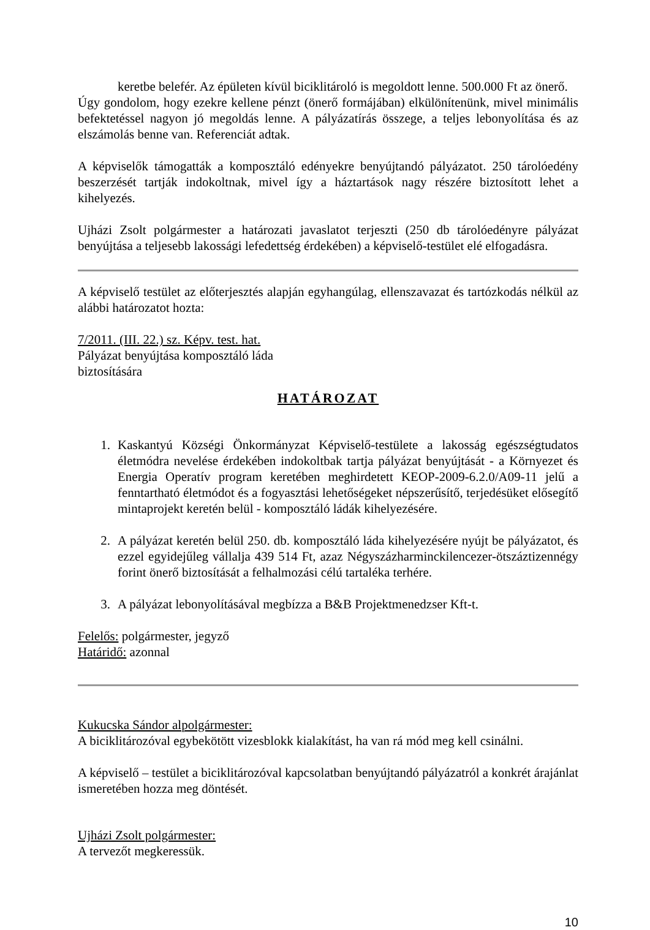keretbe belefér. Az épületen kívül biciklitároló is megoldott lenne. 500.000 Ft az önerő.
Úgy gondolom, hogy ezekre kellene pénzt (önerő formájában) elkülönítenünk, mivel minimális befektetéssel nagyon jó megoldás lenne. A pályázatírás összege, a teljes lebonyolítása és az elszámolás benne van. Referenciát adtak.
A képviselők támogatták a komposztáló edényekre benyújtandó pályázatot. 250 tárolóedény beszerzését tartják indokoltnak, mivel így a háztartások nagy részére biztosított lehet a kihelyezés.
Ujházi Zsolt polgármester a határozati javaslatot terjeszti (250 db tárolóedényre pályázat benyújtása a teljesebb lakossági lefedettség érdekében) a képviselő-testület elé elfogadásra.
A képviselő testület az előterjesztés alapján egyhangúlag, ellenszavazat és tartózkodás nélkül az alábbi határozatot hozta:
7/2011. (III. 22.) sz. Képv. test. hat.
Pályázat benyújtása komposztáló láda
biztosítására
HATÁROZAT
1. Kaskantyú Községi Önkormányzat Képviselő-testülete a lakosság egészségtudatos életmódra nevelése érdekében indokoltbak tartja pályázat benyújtását - a Környezet és Energia Operatív program keretében meghirdetett KEOP-2009-6.2.0/A09-11 jelű a fenntartható életmódot és a fogyasztási lehetőségeket népszerűsítő, terjedésüket elősegítő mintaprojekt keretén belül - komposztáló ládák kihelyezésére.
2. A pályázat keretén belül 250. db. komposztáló láda kihelyezésére nyújt be pályázatot, és ezzel egyidejűleg vállalja 439 514 Ft, azaz Négyszázharminckilencezer-ötszáztizennégy forint önerő biztosítását a felhalmozási célú tartaléka terhére.
3. A pályázat lebonyolításával megbízza a B&B Projektmenedzser Kft-t.
Felelős: polgármester, jegyző
Határidő: azonnal
Kukucska Sándor alpolgármester:
A biciklitározóval egybekötött vizesblokk kialakítást, ha van rá mód meg kell csinálni.
A képviselő – testület a biciklitározóval kapcsolatban benyújtandó pályázatról a konkrét árajánlat ismeretében hozza meg döntését.
Ujházi Zsolt polgármester:
A tervezőt megkeressük.
10